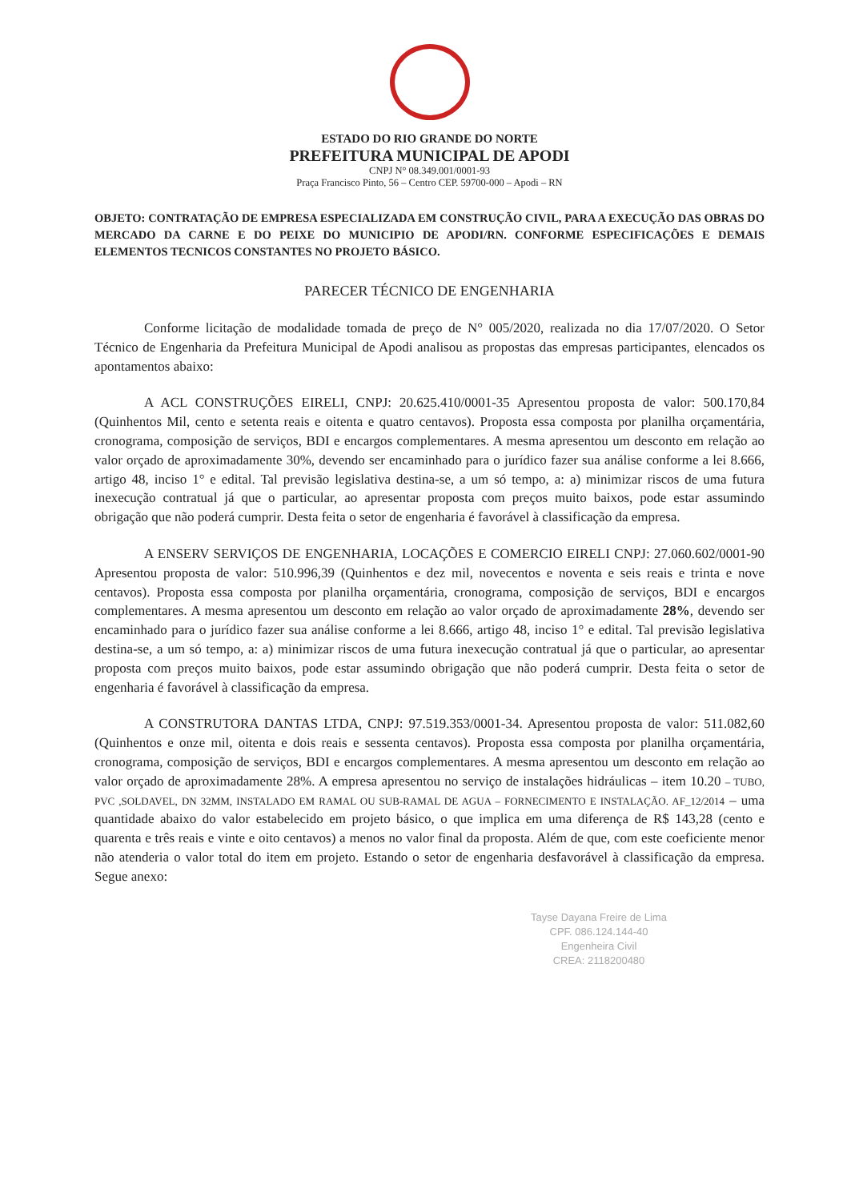ESTADO DO RIO GRANDE DO NORTE
PREFEITURA MUNICIPAL DE APODI
CNPJ N° 08.349.001/0001-93
Praça Francisco Pinto, 56 – Centro CEP. 59700-000 – Apodi – RN
OBJETO: CONTRATAÇÃO DE EMPRESA ESPECIALIZADA EM CONSTRUÇÃO CIVIL, PARA A EXECUÇÃO DAS OBRAS DO MERCADO DA CARNE E DO PEIXE DO MUNICIPIO DE APODI/RN. CONFORME ESPECIFICAÇÕES E DEMAIS ELEMENTOS TECNICOS CONSTANTES NO PROJETO BÁSICO.
PARECER TÉCNICO DE ENGENHARIA
Conforme licitação de modalidade tomada de preço de N° 005/2020, realizada no dia 17/07/2020. O Setor Técnico de Engenharia da Prefeitura Municipal de Apodi analisou as propostas das empresas participantes, elencados os apontamentos abaixo:
A ACL CONSTRUÇÕES EIRELI, CNPJ: 20.625.410/0001-35 Apresentou proposta de valor: 500.170,84 (Quinhentos Mil, cento e setenta reais e oitenta e quatro centavos). Proposta essa composta por planilha orçamentária, cronograma, composição de serviços, BDI e encargos complementares. A mesma apresentou um desconto em relação ao valor orçado de aproximadamente 30%, devendo ser encaminhado para o jurídico fazer sua análise conforme a lei 8.666, artigo 48, inciso 1° e edital. Tal previsão legislativa destina-se, a um só tempo, a: a) minimizar riscos de uma futura inexecução contratual já que o particular, ao apresentar proposta com preços muito baixos, pode estar assumindo obrigação que não poderá cumprir. Desta feita o setor de engenharia é favorável à classificação da empresa.
A ENSERV SERVIÇOS DE ENGENHARIA, LOCAÇÕES E COMERCIO EIRELI CNPJ: 27.060.602/0001-90 Apresentou proposta de valor: 510.996,39 (Quinhentos e dez mil, novecentos e noventa e seis reais e trinta e nove centavos). Proposta essa composta por planilha orçamentária, cronograma, composição de serviços, BDI e encargos complementares. A mesma apresentou um desconto em relação ao valor orçado de aproximadamente 28%, devendo ser encaminhado para o jurídico fazer sua análise conforme a lei 8.666, artigo 48, inciso 1° e edital. Tal previsão legislativa destina-se, a um só tempo, a: a) minimizar riscos de uma futura inexecução contratual já que o particular, ao apresentar proposta com preços muito baixos, pode estar assumindo obrigação que não poderá cumprir. Desta feita o setor de engenharia é favorável à classificação da empresa.
A CONSTRUTORA DANTAS LTDA, CNPJ: 97.519.353/0001-34. Apresentou proposta de valor: 511.082,60 (Quinhentos e onze mil, oitenta e dois reais e sessenta centavos). Proposta essa composta por planilha orçamentária, cronograma, composição de serviços, BDI e encargos complementares. A mesma apresentou um desconto em relação ao valor orçado de aproximadamente 28%. A empresa apresentou no serviço de instalações hidráulicas – item 10.20 – TUBO, PVC ,SOLDAVEL, DN 32MM, INSTALADO EM RAMAL OU SUB-RAMAL DE AGUA – FORNECIMENTO E INSTALAÇÃO. AF_12/2014 – uma quantidade abaixo do valor estabelecido em projeto básico, o que implica em uma diferença de R$ 143,28 (cento e quarenta e três reais e vinte e oito centavos) a menos no valor final da proposta. Além de que, com este coeficiente menor não atenderia o valor total do item em projeto. Estando o setor de engenharia desfavorável à classificação da empresa. Segue anexo:
Tayse Dayana Freire de Lima
CPF. 086.124.144-40
Engenheira Civil
CREA: 2118200480